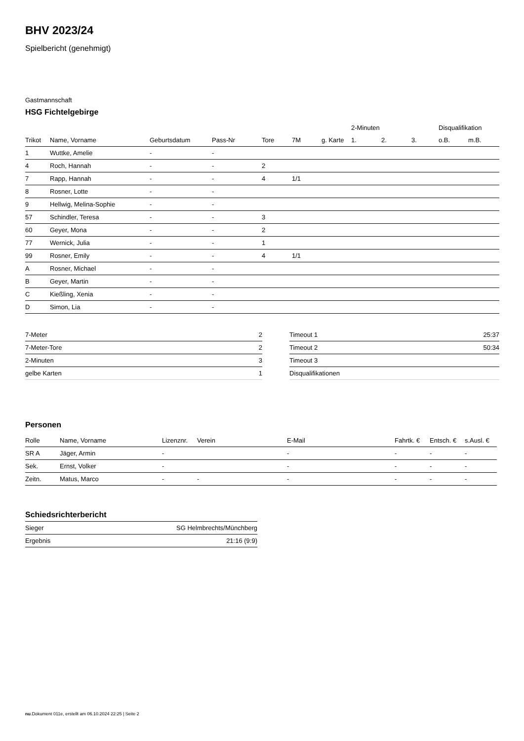BHV 2023/24
Spielbericht (genehmigt)
Gastmannschaft
HSG Fichtelgebirge
| | | | | | | | 2-Minuten | | | Disqualifikation | |
| --- | --- | --- | --- | --- | --- | --- | --- | --- | --- | --- | --- |
| Trikot | Name, Vorname | Geburtsdatum | Pass-Nr | Tore | 7M | g. Karte | 1. | 2. | 3. | o.B. | m.B. |
| 1 | Wuttke, Amelie | - | - | | | | | | | | |
| 4 | Roch, Hannah | - | - | 2 | | | | | | | |
| 7 | Rapp, Hannah | - | - | 4 | 1/1 | | | | | | |
| 8 | Rosner, Lotte | - | - | | | | | | | | |
| 9 | Hellwig, Melina-Sophie | - | - | | | | | | | | |
| 57 | Schindler, Teresa | - | - | 3 | | | | | | | |
| 60 | Geyer, Mona | - | - | 2 | | | | | | | |
| 77 | Wernick, Julia | - | - | 1 | | | | | | | |
| 99 | Rosner, Emily | - | - | 4 | 1/1 | | | | | | |
| A | Rosner, Michael | - | - | | | | | | | | |
| B | Geyer, Martin | - | - | | | | | | | | |
| C | Kießling, Xenia | - | - | | | | | | | | |
| D | Simon, Lia | - | - | | | | | | | | |
| 7-Meter | 2 |
| 7-Meter-Tore | 2 |
| 2-Minuten | 3 |
| gelbe Karten | 1 |
| Timeout 1 | 25:37 |
| Timeout 2 | 50:34 |
| Timeout 3 | |
| Disqualifikationen | |
Personen
| Rolle | Name, Vorname | Lizenznr. | Verein | E-Mail | Fahrtk. € | Entsch. € | s.Ausl. € |
| --- | --- | --- | --- | --- | --- | --- | --- |
| SR A | Jäger, Armin | - | | - | - | - | - |
| Sek. | Ernst, Volker | - | | - | - | - | - |
| Zeitn. | Matus, Marco | - | - | - | - | - | - |
Schiedsrichterbericht
| Sieger | SG Helmbrechts/Münchberg |
| Ergebnis | 21:16 (9:9) |
nu.Dokument 011e, erstellt am 06.10.2024 22:25 | Seite 2